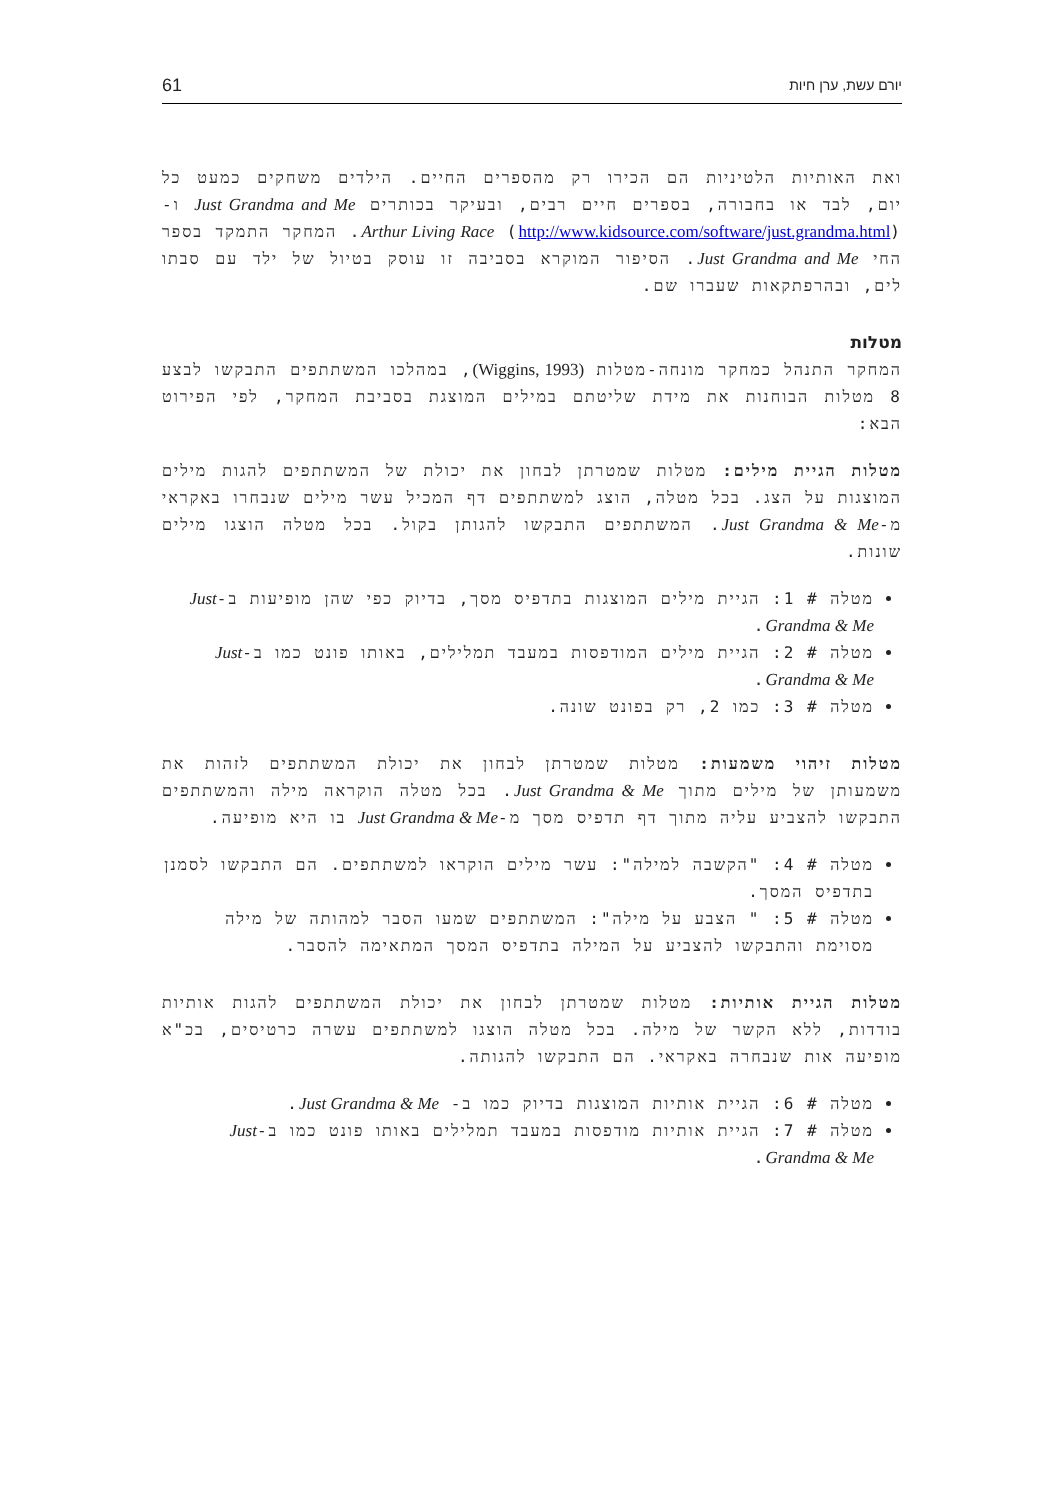יורם עשת, ערן חיות 61
ואת האותיות הלטיניות הם הכירו רק מהספרים החיים. הילדים משחקים כמעט כל יום, לבד או בחבורה, בספרים חיים רבים, ובעיקר בכותרים Just Grandma and Me ו-Arthur Living Race (http://www.kidsource.com/software/just.grandma.html). המחקר התמקד בספר החי Just Grandma and Me. הסיפור המוקרא בסביבה זו עוסק בטיול של ילד עם סבתו לים, ובהרפתקאות שעברו שם.
מטלות
המחקר התנהל כמחקר מונחה-מטלות (Wiggins, 1993), במהלכו המשתתפים התבקשו לבצע 8 מטלות הבוחנות את מידת שליטתם במילים המוצגת בסביבת המחקר, לפי הפירוט הבא:
מטלות הגיית מילים: מטלות שמטרתן לבחון את יכולת של המשתתפים להגות מילים המוצגות על הצג. בכל מטלה, הוצג למשתתפים דף המכיל עשר מילים שנבחרו באקראי מ-Just Grandma & Me. המשתתפים התבקשו להגותן בקול. בכל מטלה הוצגו מילים שונות.
מטלה # 1: הגיית מילים המוצגות בתדפיס מסך, בדיוק כפי שהן מופיעות ב-Just Grandma & Me.
מטלה # 2: הגיית מילים המודפסות במעבד תמלילים, באותו פונט כמו ב-Just Grandma & Me.
מטלה # 3: כמו 2, רק בפונט שונה.
מטלות זיהוי משמעות: מטלות שמטרתן לבחון את יכולת המשתתפים לזהות את משמעותן של מילים מתוך Just Grandma & Me. בכל מטלה הוקראה מילה והמשתתפים התבקשו להצביע עליה מתוך דף תדפיס מסך מ-Just Grandma & Me בו היא מופיעה.
מטלה # 4: "הקשבה למילה": עשר מילים הוקראו למשתתפים. הם התבקשו לסמנן בתדפיס המסך.
מטלה # 5: " הצבע על מילה": המשתתפים שמעו הסבר למהותה של מילה מסוימת והתבקשו להצביע על המילה בתדפיס המסך המתאימה להסבר.
מטלות הגיית אותיות: מטלות שמטרתן לבחון את יכולת המשתתפים להגות אותיות בודדות, ללא הקשר של מילה. בכל מטלה הוצגו למשתתפים עשרה כרטיסים, בכ"א מופיעה אות שנבחרה באקראי. הם התבקשו להגותה.
מטלה # 6: הגיית אותיות המוצגות בדיוק כמו ב- Just Grandma & Me.
מטלה # 7: הגיית אותיות מודפסות במעבד תמלילים באותו פונט כמו ב-Just Grandma & Me.